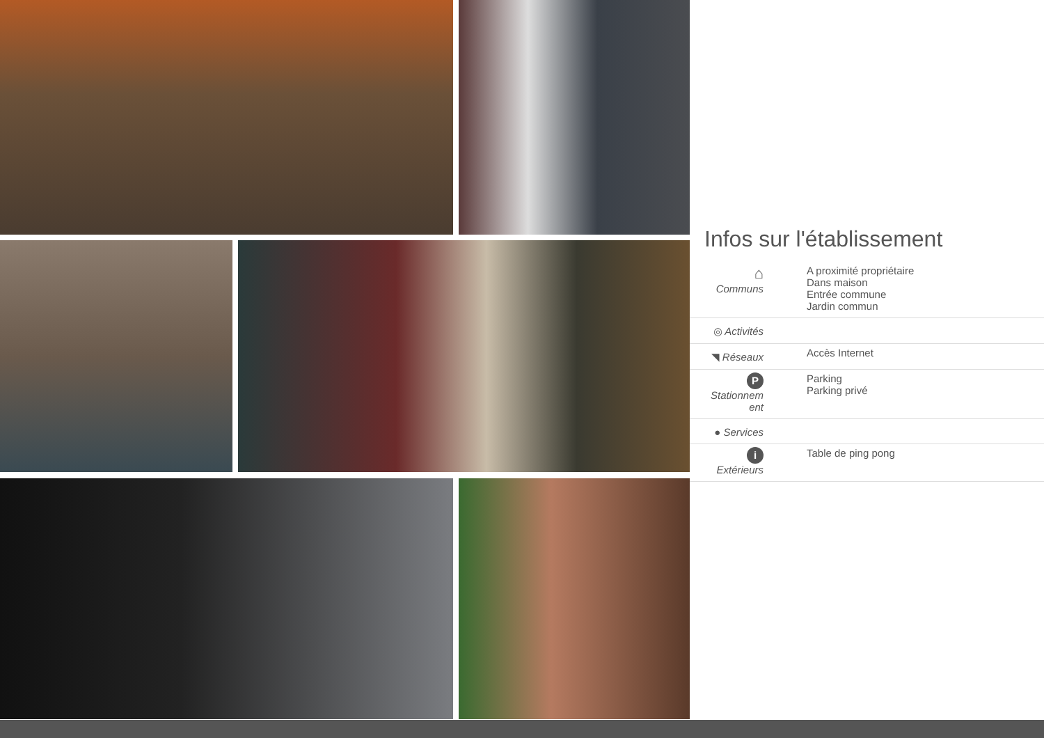Infos sur l'établissement
| ⌂ Communs | A proximité propriétaire Dans maison Entrée commune Jardin commun |
| ◎ Activités | |
| ◥ Réseaux | Accès Internet |
| P Stationnem ent | Parking Parking privé |
| ● Services | |
| i Extérieurs | Table de ping pong |